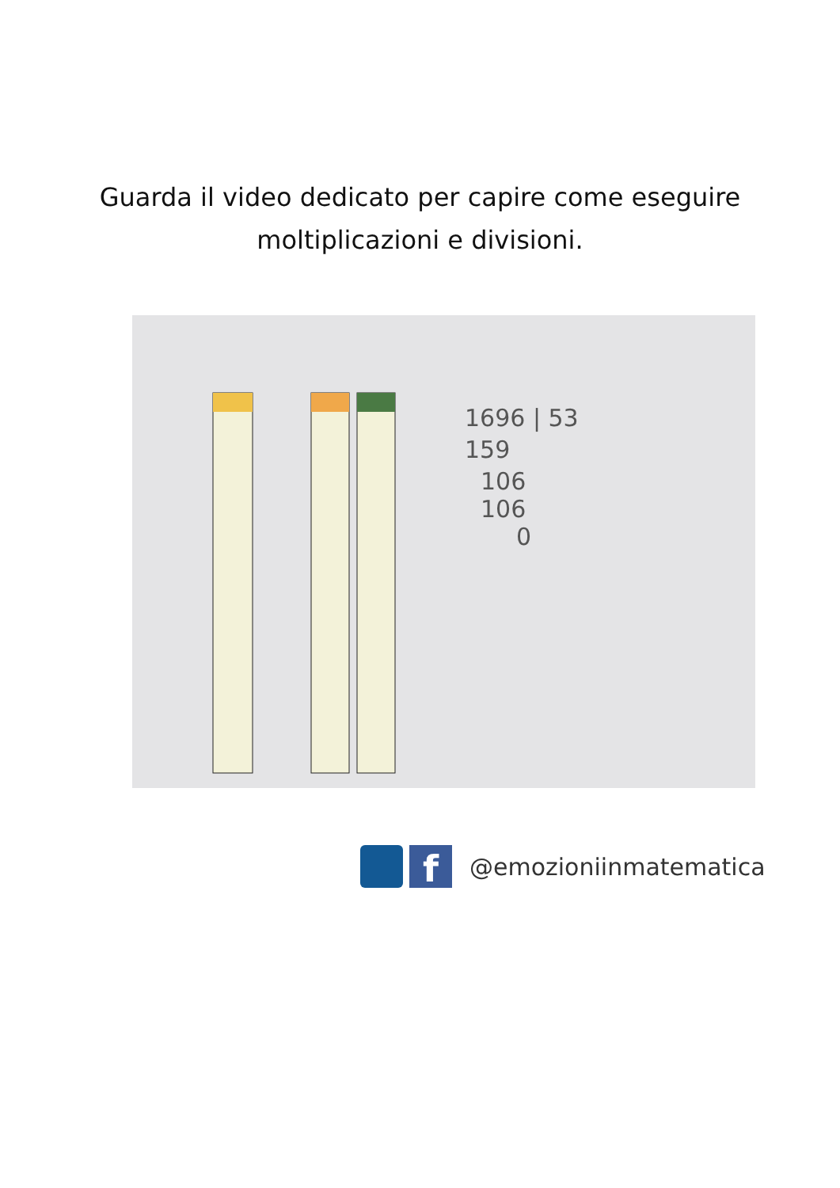Guarda il video dedicato per capire come eseguire
moltiplicazioni e divisioni.
1696 | 53
159
106
106
0
f
@emozioniinmatematica